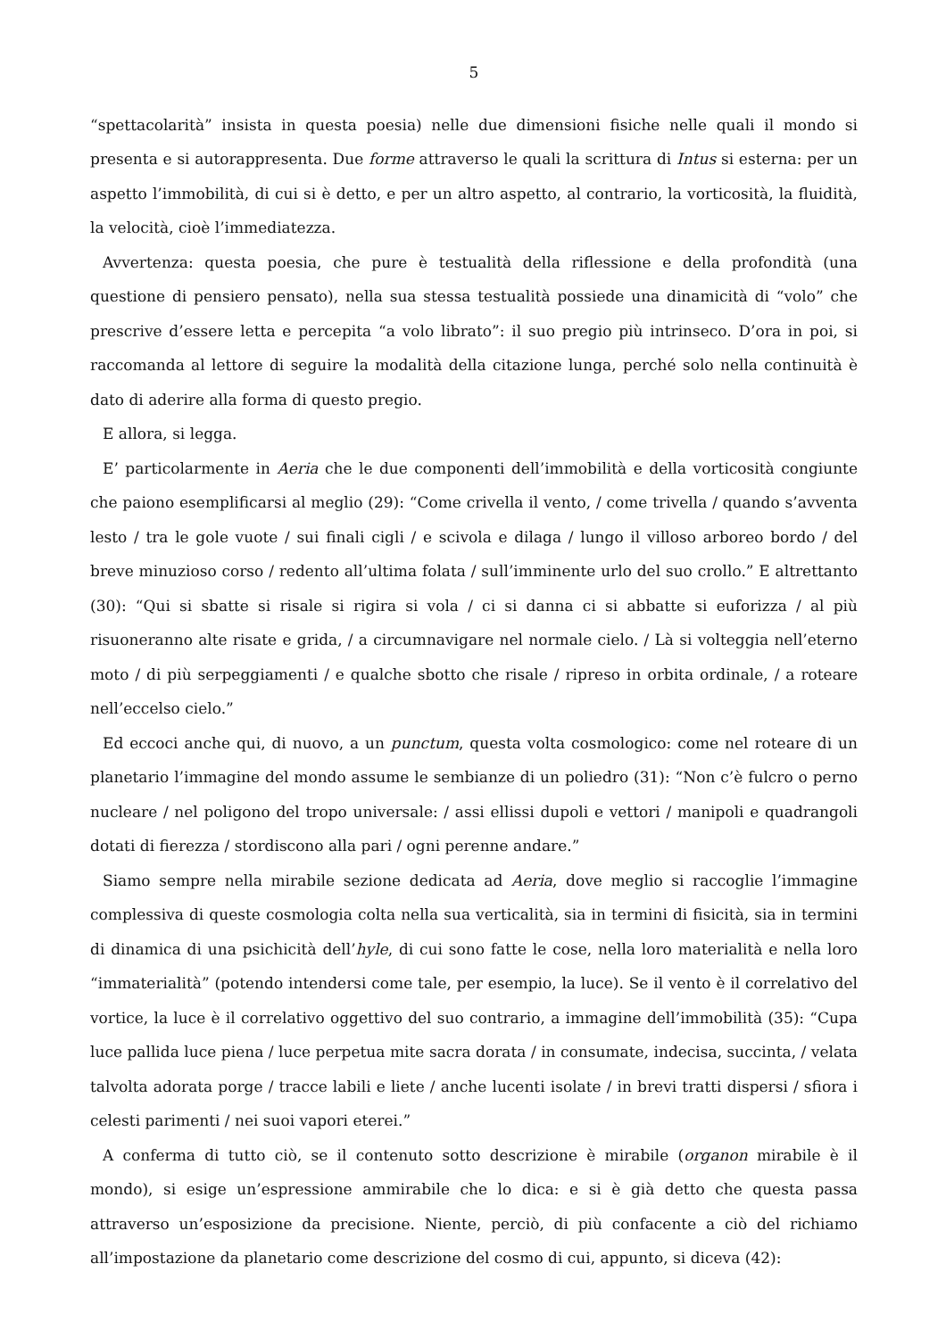5
“spettacolarità” insista in questa poesia) nelle due dimensioni fisiche nelle quali il mondo si presenta e si autorappresenta. Due forme attraverso le quali la scrittura di Intus si esterna: per un aspetto l’immobilità, di cui si è detto, e per un altro aspetto, al contrario, la vorticosità, la fluidità, la velocità, cioè l’immediatezza.
Avvertenza: questa poesia, che pure è testualità della riflessione e della profondità (una questione di pensiero pensato), nella sua stessa testualità possiede una dinamicità di “volo” che prescrive d’essere letta e percepita “a volo librato”: il suo pregio più intrinseco. D’ora in poi, si raccomanda al lettore di seguire la modalità della citazione lunga, perché solo nella continuità è dato di aderire alla forma di questo pregio.
E allora, si legga.
E’ particolarmente in Aeria che le due componenti dell’immobilità e della vorticosità congiunte che paiono esemplificarsi al meglio (29): “Come crivella il vento, / come trivella / quando s’avventa lesto / tra le gole vuote / sui finali cigli / e scivola e dilaga / lungo il villoso arboreo bordo / del breve minuzioso corso / redento all’ultima folata / sull’imminente urlo del suo crollo.” E altrettanto (30): “Qui si sbatte si risale si rigira si vola / ci si danna ci si abbatte si euforizza / al più risuoneranno alte risate e grida, / a circumnavigare nel normale cielo. / Là si volteggia nell’eterno moto / di più serpeggiamenti / e qualche sbotto che risale / ripreso in orbita ordinale, / a roteare nell’eccelso cielo.”
Ed eccoci anche qui, di nuovo, a un punctum, questa volta cosmologico: come nel roteare di un planetario l’immagine del mondo assume le sembianze di un poliedro (31): “Non c’è fulcro o perno nucleare / nel poligono del tropo universale: / assi ellissi dupoli e vettori / manipoli e quadrangoli dotati di fierezza / stordiscono alla pari / ogni perenne andare.”
Siamo sempre nella mirabile sezione dedicata ad Aeria, dove meglio si raccoglie l’immagine complessiva di queste cosmologia colta nella sua verticalità, sia in termini di fisicità, sia in termini di dinamica di una psichicità dell’hyle, di cui sono fatte le cose, nella loro materialità e nella loro “immaterialità” (potendo intendersi come tale, per esempio, la luce). Se il vento è il correlativo del vortice, la luce è il correlativo oggettivo del suo contrario, a immagine dell’immobilità (35): “Cupa luce pallida luce piena / luce perpetua mite sacra dorata / in consumate, indecisa, succinta, / velata talvolta adorata porge / tracce labili e liete / anche lucenti isolate / in brevi tratti dispersi / sfiora i celesti parimenti / nei suoi vapori eterei.”
A conferma di tutto ciò, se il contenuto sotto descrizione è mirabile (organon mirabile è il mondo), si esige un’espressione ammirabile che lo dica: e si è già detto che questa passa attraverso un’esposizione da precisione. Niente, perciò, di più confacente a ciò del richiamo all’impostazione da planetario come descrizione del cosmo di cui, appunto, si diceva (42):